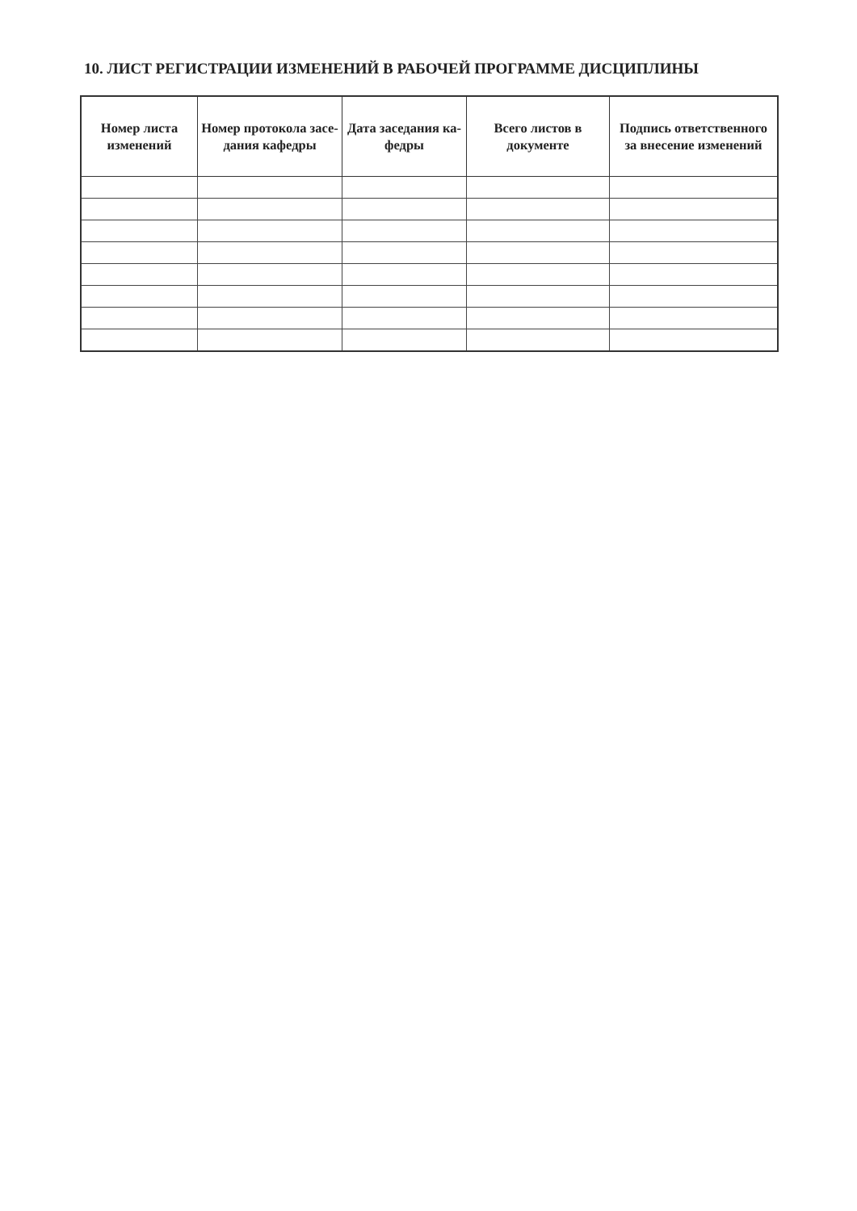10. ЛИСТ РЕГИСТРАЦИИ ИЗМЕНЕНИЙ В РАБОЧЕЙ ПРОГРАММЕ ДИСЦИПЛИНЫ
| Номер листа изменений | Номер протокола засе-дания кафедры | Дата заседания ка-федры | Всего листов в документе | Подпись ответственного за внесение изменений |
| --- | --- | --- | --- | --- |